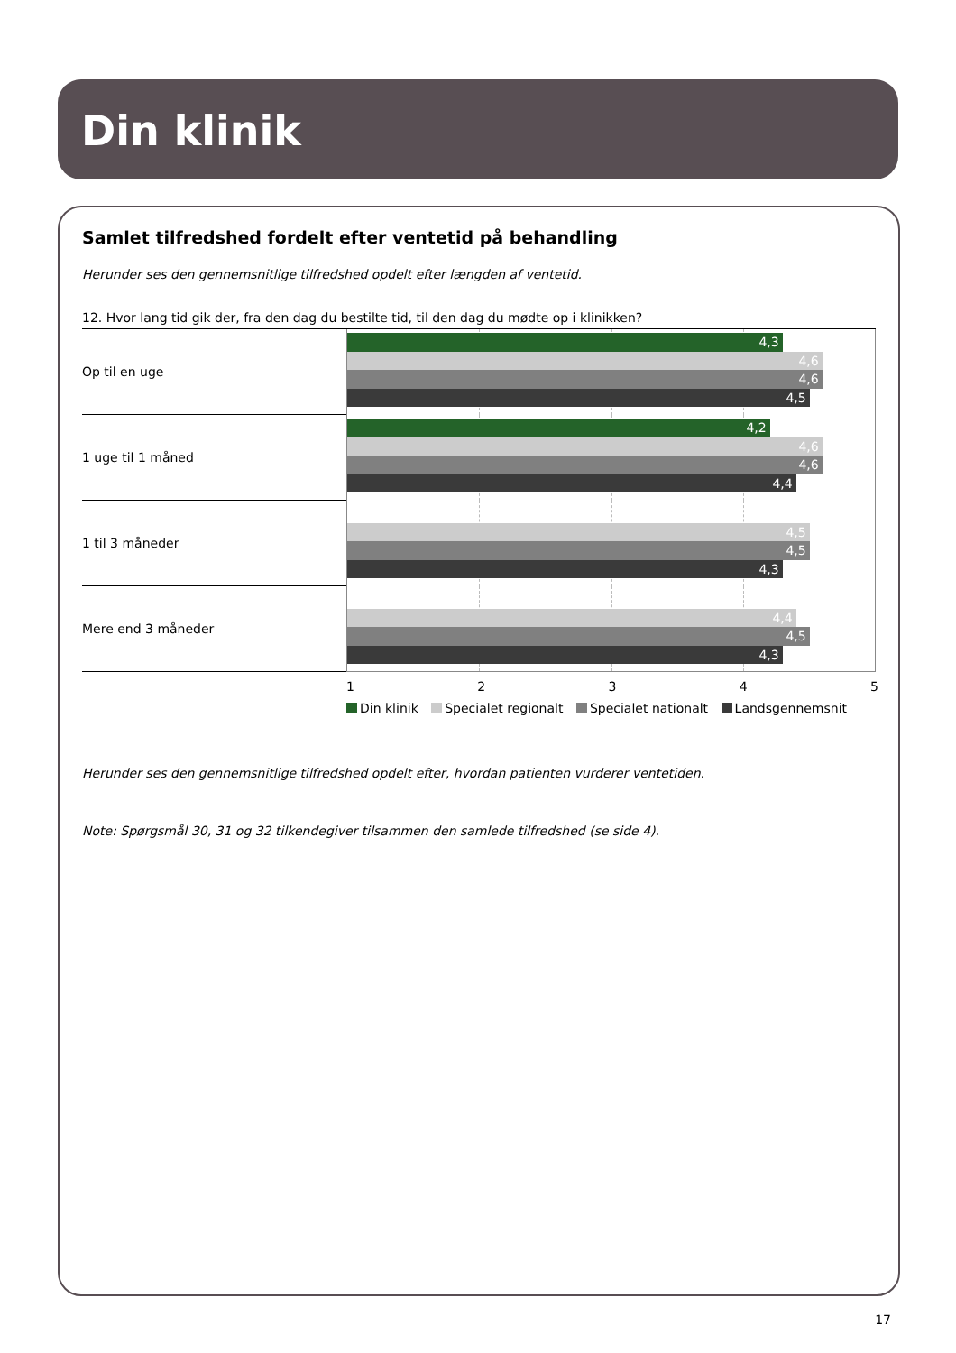Din klinik
Samlet tilfredshed fordelt efter ventetid på behandling
Herunder ses den gennemsnitlige tilfredshed opdelt efter længden af ventetid.
12. Hvor lang tid gik der, fra den dag du bestilte tid, til den dag du mødte op i klinikken?
Op til en uge
4,3
4,6
4,6
4,5
1 uge til 1 måned
4,2
4,6
4,6
4,4
1 til 3 måneder
4,5
4,5
4,3
Mere end 3 måneder
4,4
4,5
4,3
1 2 3 4 5
Din klinik Specialet regionalt Specialet nationalt Landsgennemsnit
Herunder ses den gennemsnitlige tilfredshed opdelt efter, hvordan patienten vurderer ventetiden.
Note: Spørgsmål 30, 31 og 32 tilkendegiver tilsammen den samlede tilfredshed (se side 4).
17